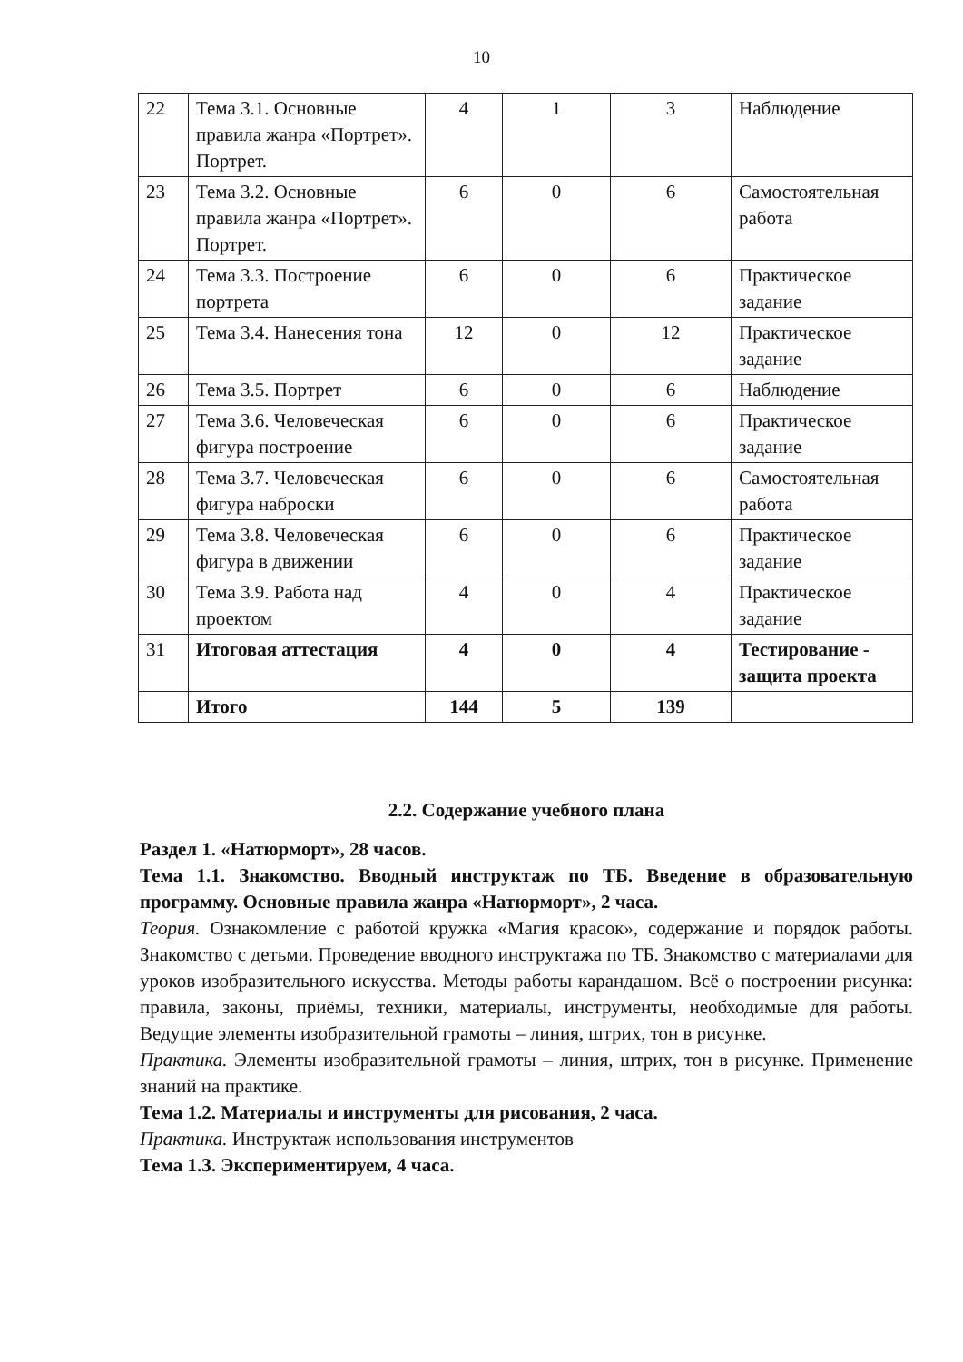10
| 22 | Тема 3.1. Основные правила жанра «Портрет». Портрет. | 4 | 1 | 3 | Наблюдение |
| 23 | Тема 3.2. Основные правила жанра «Портрет». Портрет. | 6 | 0 | 6 | Самостоятельная работа |
| 24 | Тема 3.3. Построение портрета | 6 | 0 | 6 | Практическое задание |
| 25 | Тема 3.4. Нанесения тона | 12 | 0 | 12 | Практическое задание |
| 26 | Тема 3.5. Портрет | 6 | 0 | 6 | Наблюдение |
| 27 | Тема 3.6. Человеческая фигура построение | 6 | 0 | 6 | Практическое задание |
| 28 | Тема 3.7. Человеческая фигура наброски | 6 | 0 | 6 | Самостоятельная работа |
| 29 | Тема 3.8. Человеческая фигура в движении | 6 | 0 | 6 | Практическое задание |
| 30 | Тема 3.9. Работа над проектом | 4 | 0 | 4 | Практическое задание |
| 31 | Итоговая аттестация | 4 | 0 | 4 | Тестирование - защита проекта |
| | Итого | 144 | 5 | 139 | |
2.2. Содержание учебного плана
Раздел 1. «Натюрморт», 28 часов.
Тема 1.1. Знакомство. Вводный инструктаж по ТБ. Введение в образовательную программу. Основные правила жанра «Натюрморт», 2 часа.
Теория. Ознакомление с работой кружка «Магия красок», содержание и порядок работы. Знакомство с детьми. Проведение вводного инструктажа по ТБ. Знакомство с материалами для уроков изобразительного искусства. Методы работы карандашом. Всё о построении рисунка: правила, законы, приёмы, техники, материалы, инструменты, необходимые для работы. Ведущие элементы изобразительной грамоты – линия, штрих, тон в рисунке.
Практика. Элементы изобразительной грамоты – линия, штрих, тон в рисунке. Применение знаний на практике.
Тема 1.2. Материалы и инструменты для рисования, 2 часа.
Практика. Инструктаж использования инструментов
Тема 1.3. Экспериментируем, 4 часа.